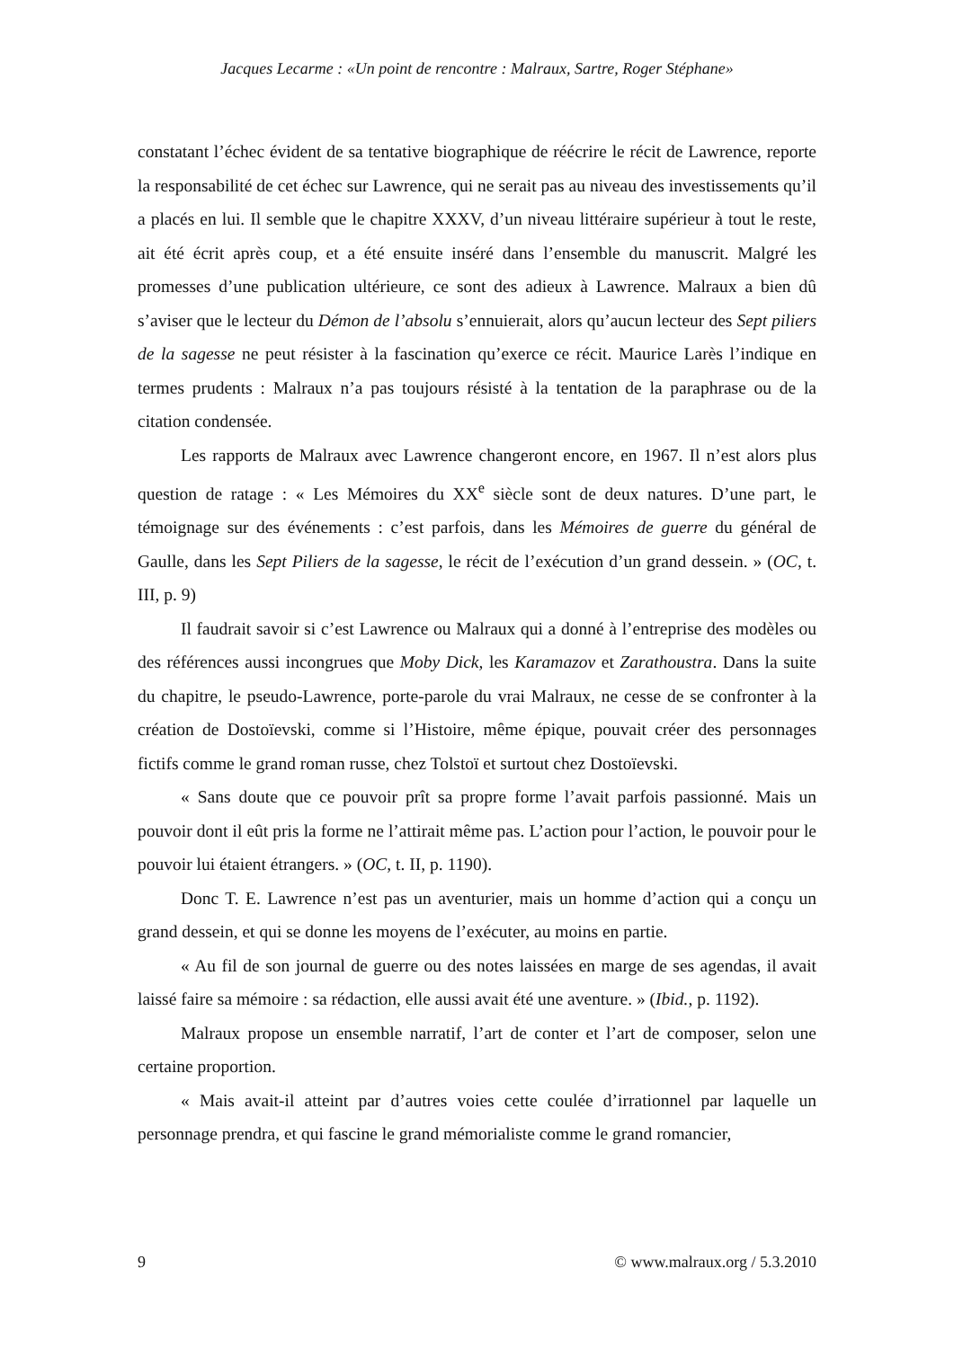Jacques Lecarme : «Un point de rencontre : Malraux, Sartre, Roger Stéphane»
constatant l’échec évident de sa tentative biographique de réécrire le récit de Lawrence, reporte la responsabilité de cet échec sur Lawrence, qui ne serait pas au niveau des investissements qu’il a placés en lui. Il semble que le chapitre XXXV, d’un niveau littéraire supérieur à tout le reste, ait été écrit après coup, et a été ensuite inséré dans l’ensemble du manuscrit. Malgré les promesses d’une publication ultérieure, ce sont des adieux à Lawrence. Malraux a bien dû s’aviser que le lecteur du Démon de l’absolu s’ennuierait, alors qu’aucun lecteur des Sept piliers de la sagesse ne peut résister à la fascination qu’exerce ce récit. Maurice Larès l’indique en termes prudents : Malraux n’a pas toujours résisté à la tentation de la paraphrase ou de la citation condensée.
Les rapports de Malraux avec Lawrence changeront encore, en 1967. Il n’est alors plus question de ratage : « Les Mémoires du XX<sup>e</sup> siècle sont de deux natures. D’une part, le témoignage sur des événements : c’est parfois, dans les Mémoires de guerre du général de Gaulle, dans les Sept Piliers de la sagesse, le récit de l’exécution d’un grand dessein. » (OC, t. III, p. 9)
Il faudrait savoir si c’est Lawrence ou Malraux qui a donné à l’entreprise des modèles ou des références aussi incongrues que Moby Dick, les Karamazov et Zarathoustra. Dans la suite du chapitre, le pseudo-Lawrence, porte-parole du vrai Malraux, ne cesse de se confronter à la création de Dostoïevski, comme si l’Histoire, même épique, pouvait créer des personnages fictifs comme le grand roman russe, chez Tolstoï et surtout chez Dostoïevski.
« Sans doute que ce pouvoir prît sa propre forme l’avait parfois passionné. Mais un pouvoir dont il eût pris la forme ne l’attirait même pas. L’action pour l’action, le pouvoir pour le pouvoir lui étaient étrangers. » (OC, t. II, p. 1190).
Donc T. E. Lawrence n’est pas un aventurier, mais un homme d’action qui a conçu un grand dessein, et qui se donne les moyens de l’exécuter, au moins en partie.
« Au fil de son journal de guerre ou des notes laissées en marge de ses agendas, il avait laissé faire sa mémoire : sa rédaction, elle aussi avait été une aventure. » (Ibid., p. 1192).
Malraux propose un ensemble narratif, l’art de conter et l’art de composer, selon une certaine proportion.
« Mais avait-il atteint par d’autres voies cette coulée d’irrationnel par laquelle un personnage prendra, et qui fascine le grand mémorialiste comme le grand romancier,
9 © www.malraux.org / 5.3.2010